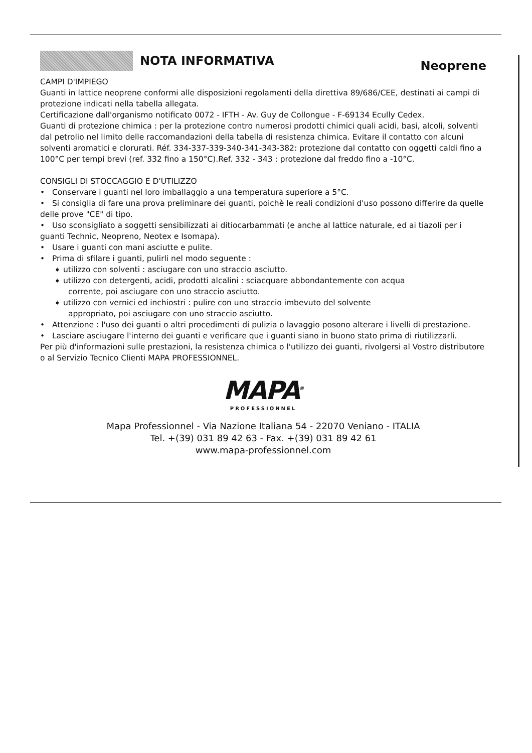NOTA INFORMATIVA
Neoprene
CAMPI D'IMPIEGO
Guanti in lattice neoprene conformi alle disposizioni regolamenti della direttiva 89/686/CEE, destinati ai campi di protezione indicati nella tabella allegata.
Certificazione dall'organismo notificato 0072 - IFTH - Av. Guy de Collongue - F-69134 Ecully Cedex.
Guanti di protezione chimica : per la protezione contro numerosi prodotti chimici quali acidi, basi, alcoli, solventi dal petrolio nel limito delle raccomandazioni della tabella di resistenza chimica. Evitare il contatto con alcuni solventi aromatici e clorurati. Réf. 334-337-339-340-341-343-382: protezione dal contatto con oggetti caldi fino a 100°C per tempi brevi (ref. 332 fino a 150°C).Ref. 332 - 343 : protezione dal freddo fino a -10°C.
CONSIGLI DI STOCCAGGIO E D'UTILIZZO
• Conservare i guanti nel loro imballaggio a una temperatura superiore a 5°C.
• Si consiglia di fare una prova preliminare dei guanti, poichè le reali condizioni d'uso possono differire da quelle delle prove "CE" di tipo.
• Uso sconsigliato a soggetti sensibilizzati ai ditiocarbammati (e anche al lattice naturale, ed ai tiazoli per i guanti Technic, Neopreno, Neotex e Isomapa).
• Usare i guanti con mani asciutte e pulite.
• Prima di sfilare i guanti, pulirli nel modo seguente :
➧ utilizzo con solventi : asciugare con uno straccio asciutto.
➧ utilizzo con detergenti, acidi, prodotti alcalini : sciacquare abbondantemente con acqua
corrente, poi asciugare con uno straccio asciutto.
➧ utilizzo con vernici ed inchiostri : pulire con uno straccio imbevuto del solvente
appropriato, poi asciugare con uno straccio asciutto.
• Attenzione : l'uso dei guanti o altri procedimenti di pulizia o lavaggio posono alterare i livelli di prestazione.
• Lasciare asciugare l'interno dei guanti e verificare que i guanti siano in buono stato prima di riutilizzarli.
Per più d'informazioni sulle prestazioni, la resistenza chimica o l'utilizzo dei guanti, rivolgersi al Vostro distributore o al Servizio Tecnico Clienti MAPA PROFESSIONNEL.
MAPA<sup>®</sup>
PROFESSIONNEL
Mapa Professionnel - Via Nazione Italiana 54 - 22070 Veniano - ITALIA
Tel. +(39) 031 89 42 63 - Fax. +(39) 031 89 42 61
www.mapa-professionnel.com